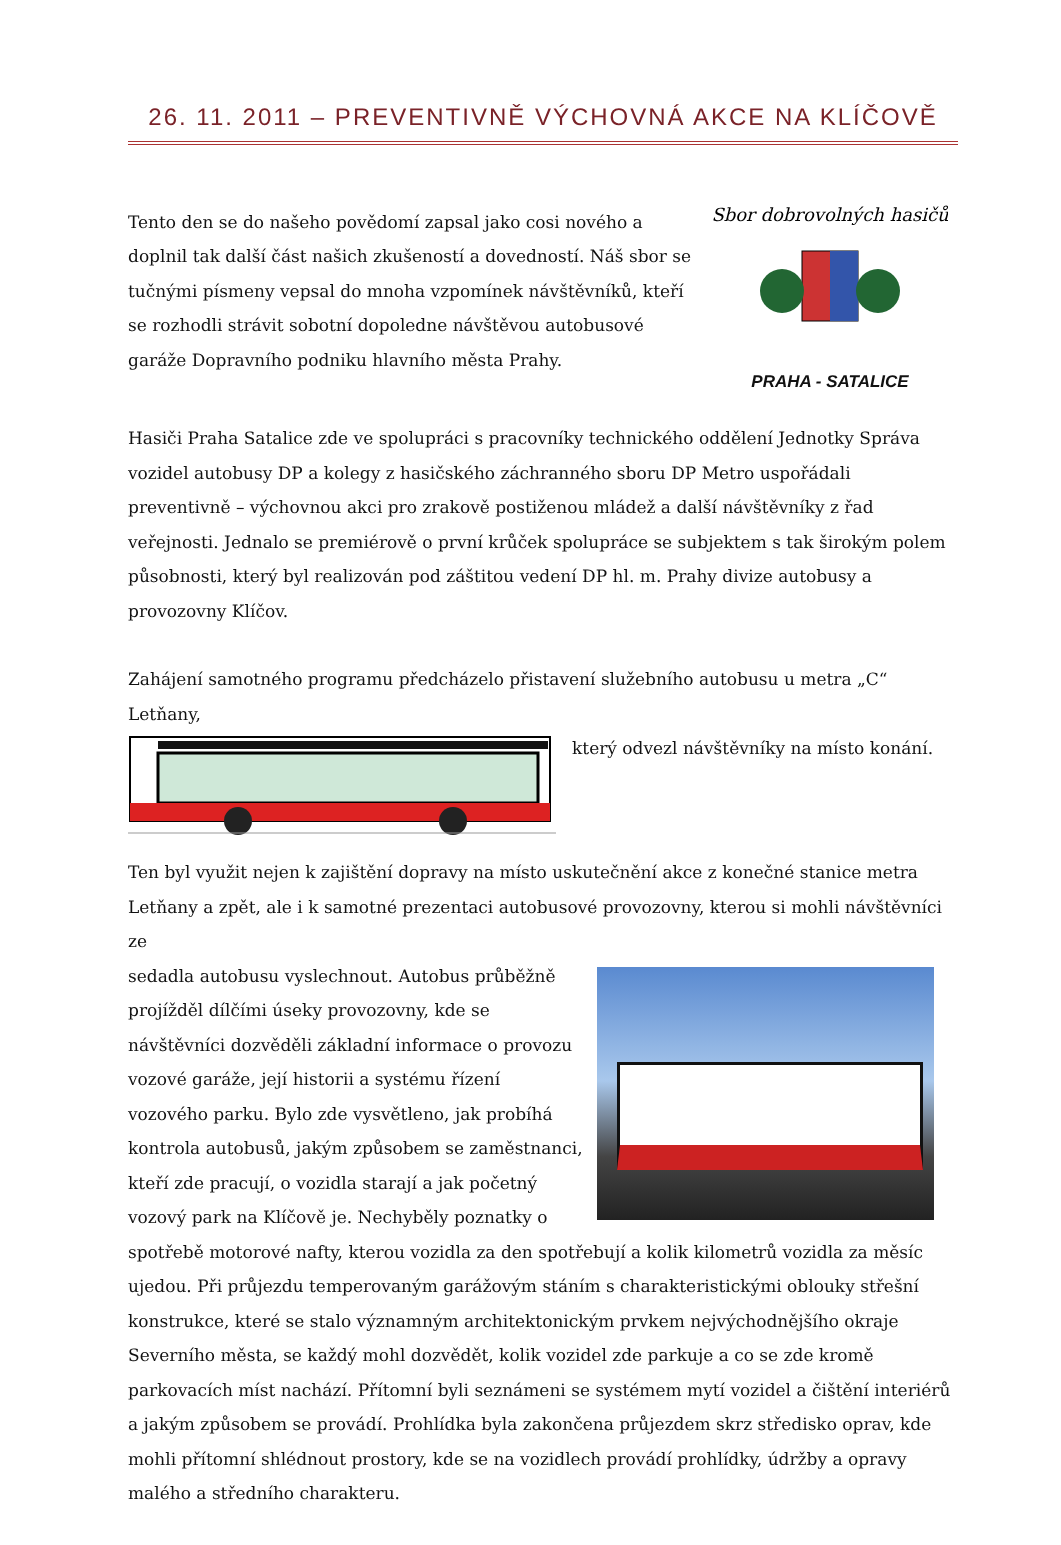26. 11. 2011 – PREVENTIVNĚ VÝCHOVNÁ AKCE NA KLÍČOVĚ
Sbor dobrovolných hasičů
PRAHA - SATALICE
Tento den se do našeho povědomí zapsal jako cosi nového a doplnil tak další část našich zkušeností a dovedností. Náš sbor se tučnými písmeny vepsal do mnoha vzpomínek návštěvníků, kteří se rozhodli strávit sobotní dopoledne návštěvou autobusové garáže Dopravního podniku hlavního města Prahy.
Hasiči Praha Satalice zde ve spolupráci s pracovníky technického oddělení Jednotky Správa vozidel autobusy DP a kolegy z hasičského záchranného sboru DP Metro uspořádali preventivně – výchovnou akci pro zrakově postiženou mládež a další návštěvníky z řad veřejnosti. Jednalo se premiérově o první krůček spolupráce se subjektem s tak širokým polem působnosti, který byl realizován pod záštitou vedení DP hl. m. Prahy divize autobusy a provozovny Klíčov.
Zahájení samotného programu předcházelo přistavení služebního autobusu u metra „C“ Letňany,
který odvezl návštěvníky na místo konání.
Ten byl využit nejen k zajištění dopravy na místo uskutečnění akce z konečné stanice metra Letňany a zpět, ale i k samotné prezentaci autobusové provozovny, kterou si mohli návštěvníci ze
sedadla autobusu vyslechnout. Autobus průběžně projížděl dílčími úseky provozovny, kde se návštěvníci dozvěděli základní informace o provozu vozové garáže, její historii a systému řízení vozového parku. Bylo zde vysvětleno, jak probíhá kontrola autobusů, jakým způsobem se zaměstnanci, kteří zde pracují, o vozidla starají a jak početný vozový park na Klíčově je. Nechyběly poznatky o spotřebě motorové nafty, kterou vozidla za den spotřebují a kolik kilometrů vozidla za měsíc ujedou. Při průjezdu temperovaným garážovým stáním s charakteristickými oblouky střešní konstrukce, které se stalo významným architektonickým prvkem nejvýchodnějšího okraje Severního města, se každý mohl dozvědět, kolik vozidel zde parkuje a co se zde kromě parkovacích míst nachází. Přítomní byli seznámeni se systémem mytí vozidel a čištění interiérů a jakým způsobem se provádí. Prohlídka byla zakončena průjezdem skrz středisko oprav, kde mohli přítomní shlédnout prostory, kde se na vozidlech provádí prohlídky, údržby a opravy malého a středního charakteru.